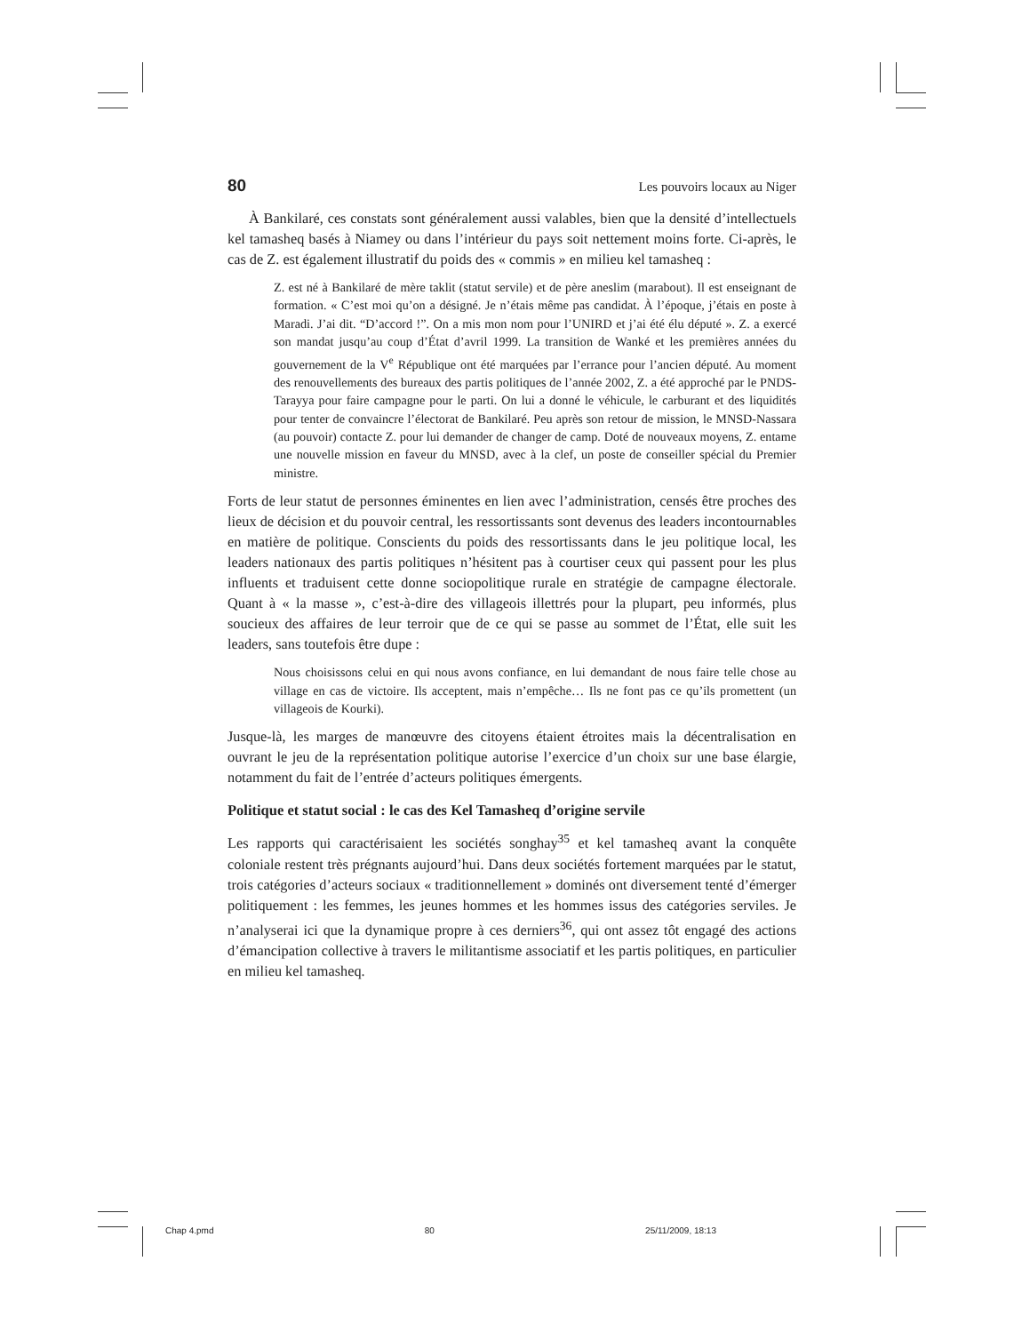80 Les pouvoirs locaux au Niger
À Bankilaré, ces constats sont généralement aussi valables, bien que la densité d’intellectuels kel tamasheq basés à Niamey ou dans l’intérieur du pays soit nettement moins forte. Ci-après, le cas de Z. est également illustratif du poids des « commis » en milieu kel tamasheq :
Z. est né à Bankilaré de mère taklit (statut servile) et de père aneslim (marabout). Il est enseignant de formation. « C’est moi qu’on a désigné. Je n’étais même pas candidat. À l’époque, j’étais en poste à Maradi. J’ai dit. “D’accord !”. On a mis mon nom pour l’UNIRD et j’ai été élu député ». Z. a exercé son mandat jusqu’au coup d’État d’avril 1999. La transition de Wanké et les premières années du gouvernement de la V<sup>e</sup> République ont été marquées par l’errance pour l’ancien député. Au moment des renouvellements des bureaux des partis politiques de l’année 2002, Z. a été approché par le PNDS-Tarayya pour faire campagne pour le parti. On lui a donné le véhicule, le carburant et des liquidités pour tenter de convaincre l’électorat de Bankilaré. Peu après son retour de mission, le MNSD-Nassara (au pouvoir) contacte Z. pour lui demander de changer de camp. Doté de nouveaux moyens, Z. entame une nouvelle mission en faveur du MNSD, avec à la clef, un poste de conseiller spécial du Premier ministre.
Forts de leur statut de personnes éminentes en lien avec l’administration, censés être proches des lieux de décision et du pouvoir central, les ressortissants sont devenus des leaders incontournables en matière de politique. Conscients du poids des ressortissants dans le jeu politique local, les leaders nationaux des partis politiques n’hésitent pas à courtiser ceux qui passent pour les plus influents et traduisent cette donne sociopolitique rurale en stratégie de campagne électorale. Quant à « la masse », c’est-à-dire des villageois illettrés pour la plupart, peu informés, plus soucieux des affaires de leur terroir que de ce qui se passe au sommet de l’État, elle suit les leaders, sans toutefois être dupe :
Nous choisissons celui en qui nous avons confiance, en lui demandant de nous faire telle chose au village en cas de victoire. Ils acceptent, mais n’empêche… Ils ne font pas ce qu’ils promettent (un villageois de Kourki).
Jusque-là, les marges de manœuvre des citoyens étaient étroites mais la décentralisation en ouvrant le jeu de la représentation politique autorise l’exercice d’un choix sur une base élargie, notamment du fait de l’entrée d’acteurs politiques émergents.
Politique et statut social : le cas des Kel Tamasheq d’origine servile
Les rapports qui caractérisaient les sociétés songhay<sup>35</sup> et kel tamasheq avant la conquête coloniale restent très prégnants aujourd’hui. Dans deux sociétés fortement marquées par le statut, trois catégories d’acteurs sociaux « traditionnellement » dominés ont diversement tenté d’émerger politiquement : les femmes, les jeunes hommes et les hommes issus des catégories serviles. Je n’analyserai ici que la dynamique propre à ces derniers<sup>36</sup>, qui ont assez tôt engagé des actions d’émancipation collective à travers le militantisme associatif et les partis politiques, en particulier en milieu kel tamasheq.
Chap 4.pmd 80 25/11/2009, 18:13